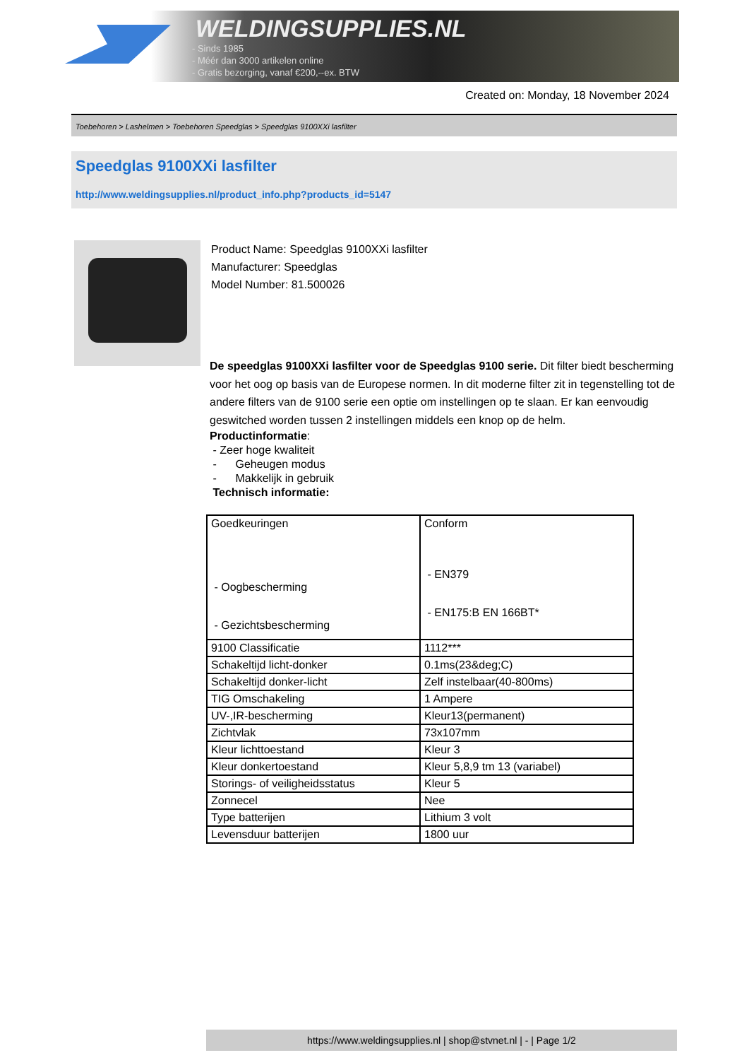WELDINGSUPPLIES.NL
- Sinds 1985
- Méér dan 3000 artikelen online
- Gratis bezorging, vanaf €200,--ex. BTW
Created on: Monday, 18 November 2024
Toebehoren > Lashelmen > Toebehoren Speedglas > Speedglas 9100XXi lasfilter
Speedglas 9100XXi lasfilter
http://www.weldingsupplies.nl/product_info.php?products_id=5147
Product Name: Speedglas 9100XXi lasfilter
Manufacturer: Speedglas
Model Number: 81.500026
De speedglas 9100XXi lasfilter voor de Speedglas 9100 serie. Dit filter biedt bescherming voor het oog op basis van de Europese normen. In dit moderne filter zit in tegenstelling tot de andere filters van de 9100 serie een optie om instellingen op te slaan. Er kan eenvoudig geswitched worden tussen 2 instellingen middels een knop op de helm.
Productinformatie:
- Zeer hoge kwaliteit
- Geheugen modus
- Makkelijk in gebruik
Technisch informatie:
| Goedkeuringen - Oogbescherming - Gezichtsbescherming | Conform - EN379 - EN175:B EN 166BT* |
| 9100 Classificatie | 1112*** |
| Schakeltijd licht-donker | 0.1ms(23&deg;C) |
| Schakeltijd donker-licht | Zelf instelbaar(40-800ms) |
| TIG Omschakeling | 1 Ampere |
| UV-,IR-bescherming | Kleur13(permanent) |
| Zichtvlak | 73x107mm |
| Kleur lichttoestand | Kleur 3 |
| Kleur donkertoestand | Kleur 5,8,9 tm 13 (variabel) |
| Storings- of veiligheidsstatus | Kleur 5 |
| Zonnecel | Nee |
| Type batterijen | Lithium 3 volt |
| Levensduur batterijen | 1800 uur |
https://www.weldingsupplies.nl | shop@stvnet.nl | - | Page 1/2